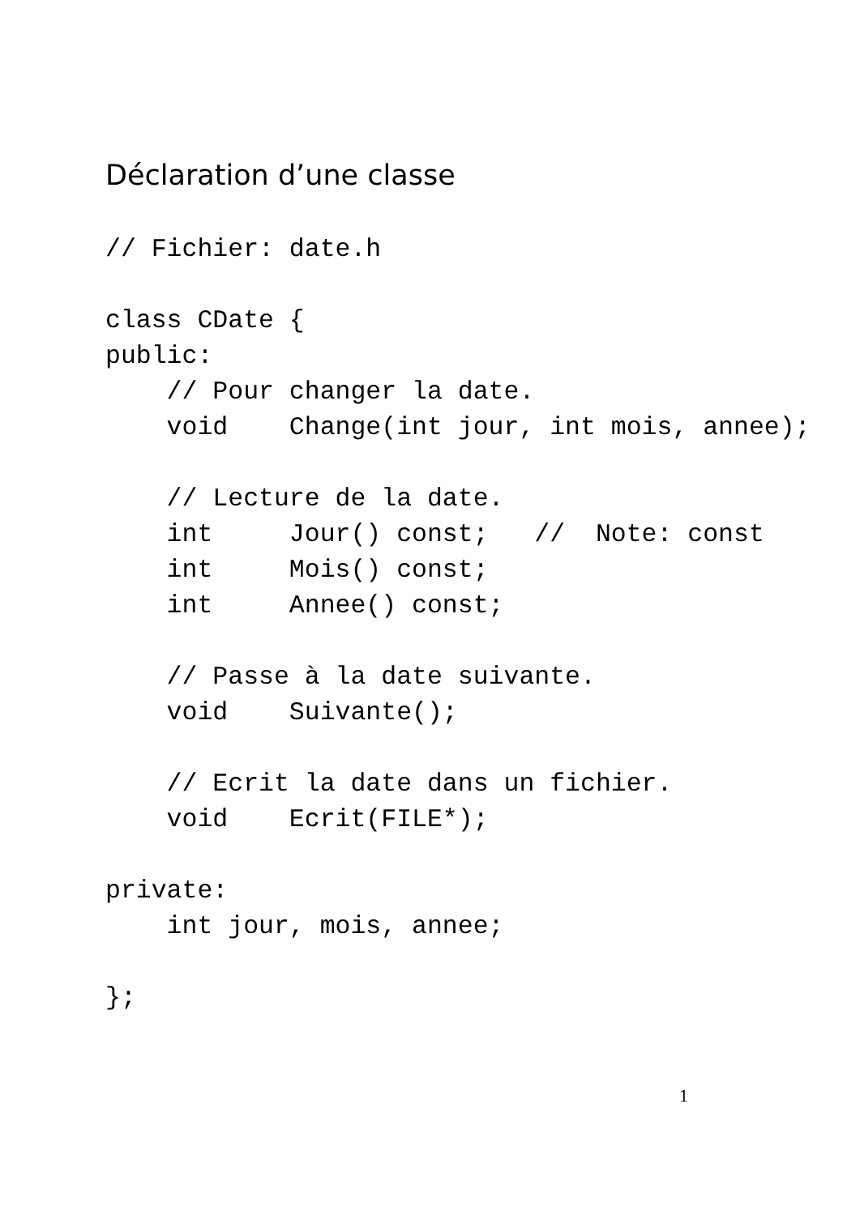Déclaration d’une classe
// Fichier: date.h

class CDate {
public:
    // Pour changer la date.
    void    Change(int jour, int mois, annee);

    // Lecture de la date.
    int     Jour() const;   //  Note: const
    int     Mois() const;
    int     Annee() const;

    // Passe à la date suivante.
    void    Suivante();

    // Ecrit la date dans un fichier.
    void    Ecrit(FILE*);

private:
    int jour, mois, annee;

};
1